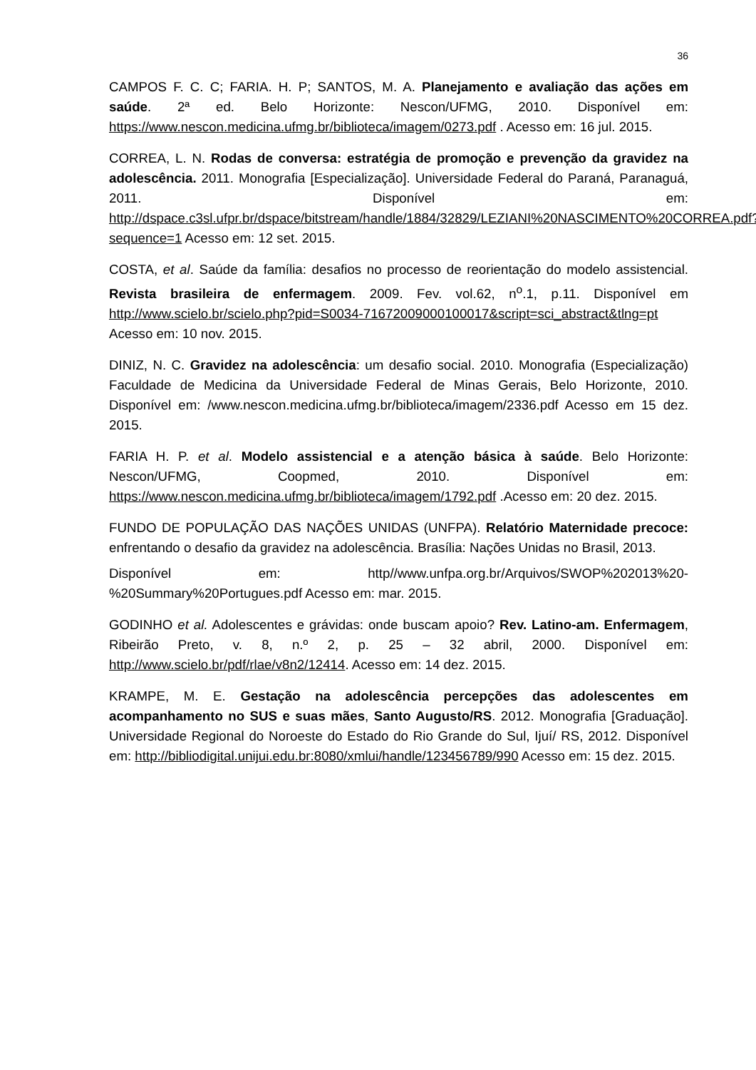36
CAMPOS F. C. C; FARIA. H. P; SANTOS, M. A. Planejamento e avaliação das ações em saúde. 2ª ed. Belo Horizonte: Nescon/UFMG, 2010. Disponível em: https://www.nescon.medicina.ufmg.br/biblioteca/imagem/0273.pdf . Acesso em: 16 jul. 2015.
CORREA, L. N. Rodas de conversa: estratégia de promoção e prevenção da gravidez na adolescência. 2011. Monografia [Especialização]. Universidade Federal do Paraná, Paranaguá, 2011. Disponível em: http://dspace.c3sl.ufpr.br/dspace/bitstream/handle/1884/32829/LEZIANI%20NASCIMENTO%20CORREA.pdf?sequence=1 Acesso em: 12 set. 2015.
COSTA, et al. Saúde da família: desafios no processo de reorientação do modelo assistencial. Revista brasileira de enfermagem. 2009. Fev. vol.62, n<sup>o</sup>.1, p.11. Disponível em http://www.scielo.br/scielo.php?pid=S0034-71672009000100017&script=sci_abstract&tlng=pt Acesso em: 10 nov. 2015.
DINIZ, N. C. Gravidez na adolescência: um desafio social. 2010. Monografia (Especialização) Faculdade de Medicina da Universidade Federal de Minas Gerais, Belo Horizonte, 2010. Disponível em: /www.nescon.medicina.ufmg.br/biblioteca/imagem/2336.pdf Acesso em 15 dez. 2015.
FARIA H. P. et al. Modelo assistencial e a atenção básica à saúde. Belo Horizonte: Nescon/UFMG, Coopmed, 2010. Disponível em: https://www.nescon.medicina.ufmg.br/biblioteca/imagem/1792.pdf .Acesso em: 20 dez. 2015.
FUNDO DE POPULAÇÃO DAS NAÇÕES UNIDAS (UNFPA). Relatório Maternidade precoce: enfrentando o desafio da gravidez na adolescência. Brasília: Nações Unidas no Brasil, 2013.
Disponível em: http//www.unfpa.org.br/Arquivos/SWOP%202013%20-%20Summary%20Portugues.pdf Acesso em: mar. 2015.
GODINHO et al. Adolescentes e grávidas: onde buscam apoio? Rev. Latino-am. Enfermagem, Ribeirão Preto, v. 8, n.º 2, p. 25 – 32 abril, 2000. Disponível em: http://www.scielo.br/pdf/rlae/v8n2/12414. Acesso em: 14 dez. 2015.
KRAMPE, M. E. Gestação na adolescência percepções das adolescentes em acompanhamento no SUS e suas mães, Santo Augusto/RS. 2012. Monografia [Graduação]. Universidade Regional do Noroeste do Estado do Rio Grande do Sul, Ijuí/ RS, 2012. Disponível em: http://bibliodigital.unijui.edu.br:8080/xmlui/handle/123456789/990 Acesso em: 15 dez. 2015.